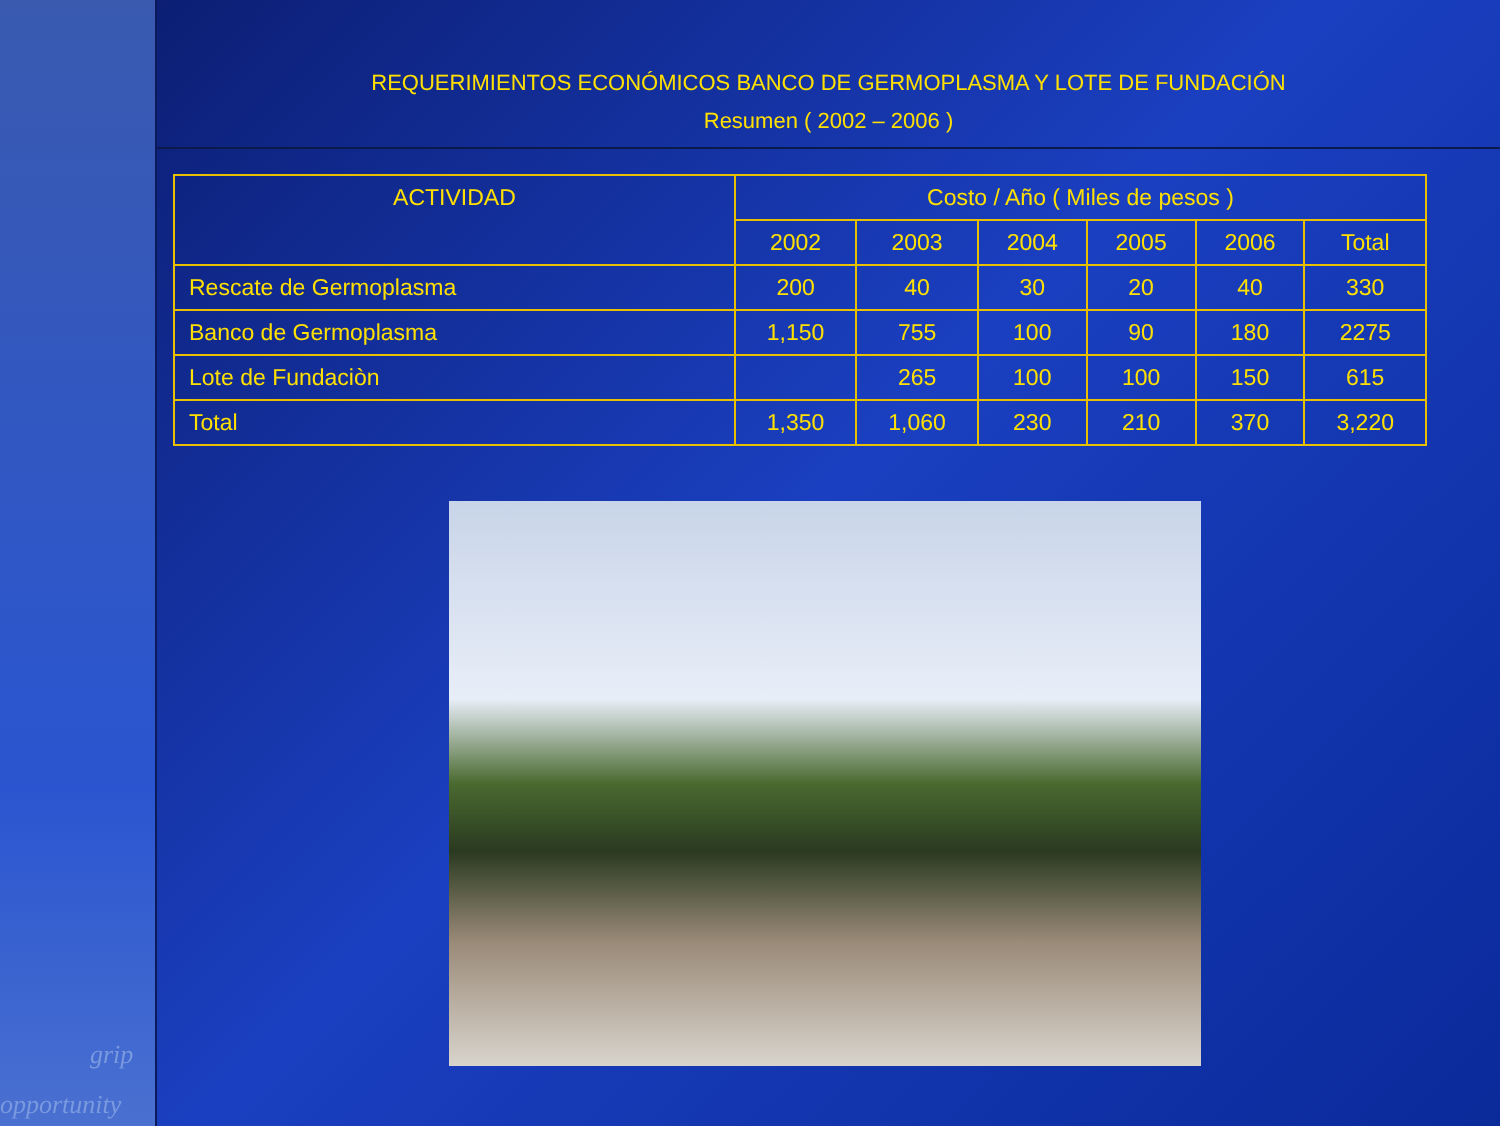grip
opportunity
REQUERIMIENTOS ECONÓMICOS BANCO DE GERMOPLASMA Y LOTE DE FUNDACIÓN
Resumen ( 2002 – 2006 )
| ACTIVIDAD | Costo / Año ( Miles de pesos ) | | | | | |
| --- | --- | --- | --- | --- | --- | --- |
| | 2002 | 2003 | 2004 | 2005 | 2006 | Total |
| Rescate de Germoplasma | 200 | 40 | 30 | 20 | 40 | 330 |
| Banco de Germoplasma | 1,150 | 755 | 100 | 90 | 180 | 2275 |
| Lote de Fundaciòn | | 265 | 100 | 100 | 150 | 615 |
| Total | 1,350 | 1,060 | 230 | 210 | 370 | 3,220 |